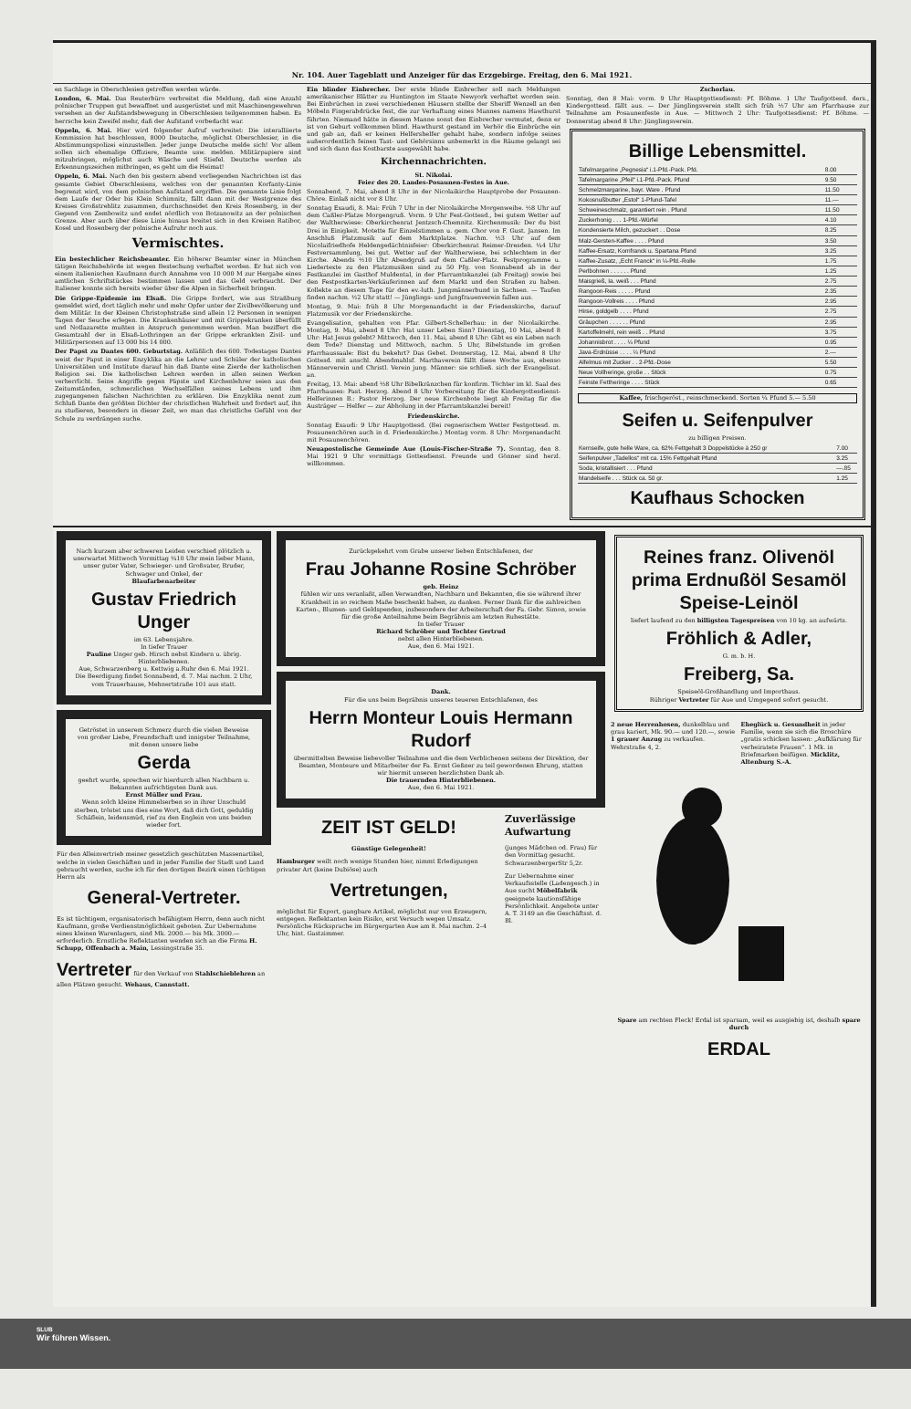Nr. 104. Auer Tageblatt und Anzeiger für das Erzgebirge. Freitag, den 6. Mai 1921.
en Sachlage in Oberschlesien getroffen werden würde.
London, 6. Mai. Das Reuterbüro verbreitet die Meldung, daß eine Anzahl polnischer Truppen gut bewaffnet und ausgerüstet und mit Maschinengewehren versehen an der Aufstandsbewegung in Oberschlesien teilgenommen haben. Es herrsche kein Zweifel mehr, daß der Aufstand vorbedacht war.
Oppeln, 6. Mai. Hier wird folgender Aufruf verbreitet: Die interalliierte Kommission hat beschlossen, 8000 Deutsche, möglichst Oberschlesier, in die Abstimmungspolizei einzustellen. Jeder junge Deutsche melde sich! Vor allem sollen sich ehemalige Offiziere, Beamte usw. melden. Militärpapiere sind mitzubringen, möglichst auch Wäsche und Stiefel. Deutsche werden als Erkennungszeichen mitbringen, es geht um die Heimat!
Oppeln, 6. Mai. Nach den bis gestern abend vorliegenden Nachrichten ist das gesamte Gebiet Oberschlesiens, welches von der genannten Korfanty-Linie begrenzt wird, von dem polnischen Aufstand ergriffen. Die genannte Linie folgt dem Laufe der Oder bis Klein Schimnitz, fällt dann mit der Westgrenze des Kreises Großstrehlitz zusammen, durchschneidet den Kreis Rosenberg, in der Gegend von Zembowitz und endet nördlich von Botzanowitz an der polnischen Grenze. Aber auch über diese Linie hinaus breitet sich in den Kreisen Ratibor, Kosel und Rosenberg der polnische Aufruhr noch aus.
Vermischtes.
Ein bestechlicher Reichsbeamter. Ein höherer Beamter einer in München tätigen Reichsbehörde ist wegen Bestechung verhaftet worden. Er hat sich von einem italienischen Kaufmann durch Annahme von 10 000 M zur Hergabe eines amtlichen Schriftstückes bestimmen lassen und das Geld verbraucht. Der Italiener konnte sich bereits wieder über die Alpen in Sicherheit bringen.
Die Grippe-Epidemie im Elsaß. Die Grippe fordert, wie aus Straßburg gemeldet wird, dort täglich mehr und mehr Opfer unter der Zivilbevölkerung und dem Militär. In der Kleinen Christophstraße sind allein 12 Personen in wenigen Tagen der Seuche erlegen. Die Krankenhäuser und mit Grippekranken überfüllt und Notlazarette mußten in Anspruch genommen werden. Man beziffert die Gesamtzahl der in Elsaß-Lothringen an der Grippe erkrankten Zivil- und Militärpersonen auf 13 000 bis 14 000.
Der Papst zu Dantes 600. Geburtstag. Anläßlich des 600. Todestages Dantes weist der Papst in einer Enzyklika an die Lehrer und Schüler der katholischen Universitäten und Institute darauf hin daß Dante eine Zierde der katholischen Religion sei. Die katholischen Lehren werden in allen seinen Werken verherrlicht. Seine Angriffe gegen Päpste und Kirchenlehrer seien aus den Zeitumständen, schmerzlichen Wechselfällen seines Lebens und ihm zugegangenen falschen Nachrichten zu erklären. Die Enzyklika nennt zum Schluß Dante den größten Dichter der christlichen Wahrheit und fordert auf, ihn zu studieren, besonders in dieser Zeit, wo man das christliche Gefühl von der Schule zu verdrängen suche.
Ein blinder Einbrecher. Der erste blinde Einbrecher soll nach Meldungen amerikanischer Blätter zu Huntington im Staate Newyork verhaftet worden sein. Bei Einbrüchen in zwei verschiedenen Häusern stellte der Sheriff Wenzell an den Möbeln Fingerabdrücke fest, die zur Verhaftung eines Mannes namens Hawthurst führten. Niemand hätte in diesem Manne sonst den Einbrecher vermutet, denn er ist von Geburt vollkommen blind. Hawthurst gestand im Verhör die Einbrüche ein und gab an, daß er keinen Helfershelfer gehabt habe, sondern infolge seines außerordentlich feinen Tast- und Gehörsinns unbemerkt in die Räume gelangt sei und sich dann das Kostbarste ausgewählt habe.
Kirchennachrichten.
St. Nikolai.
Feier des 20. Landes-Posaunen-Festes in Aue.
Sonnabend, 7. Mai, abend 8 Uhr in der Nicolaikirche Hauptprobe der Posaunen-Chöre. Einlaß nicht vor 8 Uhr.
Sonntag Exaudi, 8. Mai: Früh 7 Uhr in der Nicolaikirche Morgenweihe. ½8 Uhr auf dem Caßler-Platze Morgengruß. Vorm. 9 Uhr Fest-Gottesd., bei gutem Wetter auf der Waltherwiese: Oberkirchenrat Jentzsch-Chemnitz. Kirchenmusik: Der du bist Drei in Einigkeit. Motette für Einzelstimmen u. gem. Chor von F. Gust. Jansen. Im Anschluß Platzmusik auf dem Marktplatze. Nachm. ½3 Uhr auf dem Nicolaifriedhofe Heldengedächtnisfeier: Oberkirchenrat Reimer-Dresden. ¼4 Uhr Festversammlung, bei gut. Wetter auf der Waltherwiese, bei schlechtem in der Kirche. Abends ½10 Uhr Abendgruß auf dem Caßler-Platz. Festprogramme u. Liedertexte zu den Platzmusiken sind zu 50 Pfg. von Sonnabend ab in der Festkanzlei im Gasthof Muldental, in der Pfarramtskanzlei (ab Freitag) sowie bei den Festpostkarten-Verkäuferinnen auf dem Markt und den Straßen zu haben. Kollekte an diesem Tage für den ev.-luth. Jungmännerbund in Sachsen. — Taufen finden nachm. ½2 Uhr statt! — Jünglings- und Jungfrauenverein fallen aus.
Montag, 9. Mai: früh 8 Uhr Morgenandacht in der Friedenskirche, darauf Platzmusik vor der Friedenskirche.
Evangelisation, gehalten von Pfar. Gilbert-Schellerhau: in der Nicolaikirche. Montag, 9. Mai, abend 8 Uhr: Hat unser Leben Sinn? Dienstag, 10 Mai, abend 8 Uhr: Hat Jesus gelebt? Mittwoch, den 11. Mai, abend 8 Uhr: Gibt es ein Leben nach dem Tode? Dienstag und Mittwoch, nachm. 5 Uhr, Bibelstunde im großen Pfarrhaussaale: Bist du bekehrt? Das Gebet. Donnerstag, 12. Mai, abend 8 Uhr Gottesd. mit anschl. Abendmahlsf. Marthaverein fällt diese Woche aus, ebenso Männerverein und Christl. Verein jung. Männer: sie schließ. sich der Evangelisat. an.
Freitag, 13. Mai: abend ½8 Uhr Bibelkränzchen für konfirm. Töchter im kl. Saal des Pfarrhauses: Past. Herzog. Abend 8 Uhr Vorbereitung für die Kindergottesdienst-Helferinnen B.: Pastor Herzog. Der neue Kirchenbote liegt ab Freitag für die Austräger — Helfer — zur Abholung in der Pfarramtskanzlei bereit!
Friedenskirche.
Sonntag Exaudi: 9 Uhr Hauptgottesd. (Bei regnerischem Wetter Festgottesd. m. Posaunenchören auch in d. Friedenskirche.) Montag vorm. 8 Uhr: Morgenandacht mit Posaunenchören.
Neuapostolische Gemeinde Aue (Louis-Fischer-Straße 7). Sonntag, den 8. Mai 1921 9 Uhr vormittags Gottesdienst. Freunde und Gönner sind herzl. willkommen.
Zschorlau.
Sonntag, den 8 Mai: vorm. 9 Uhr Hauptgottesdienst: Pf. Böhme. 1 Uhr Taufgottesd. ders., Kindergottesd. fällt aus. — Der Jünglingsverein stellt sich früh ½7 Uhr am Pfarrhause zur Teilnahme am Posaunenfeste in Aue. — Mittwoch 2 Uhr: Taufgottesdienst: Pf. Böhme. — Donnerstag abend 8 Uhr: Jünglingsverein.
Billige Lebensmittel.
| Tafelmargarine „Pegnesia“ i.1-Pfd.-Pack. Pfd. | 8.00 |
| Tafelmargarine „Pfeil“ i.1-Pfd.-Pack. Pfund | 9.50 |
| Schmelzmargarine, bayr. Ware . Pfund | 11.50 |
| Kokosnußbutter „Estol“ 1-Pfund-Tafel | 11.— |
| Schweineschmalz, garantiert rein . Pfund | 11.50 |
| Zuckerhonig . . . 1-Pfd.-Würfel | 4.10 |
| Kondensierte Milch, gezuckert . . Dose | 8.25 |
| Malz-Gersten-Kaffee . . . . Pfund | 3.50 |
| Kaffee-Ersatz, Kornfranck u. Spartana Pfund | 3.25 |
| Kaffee-Zusatz, „Echt Franck“ in ¼-Pfd.-Rolle | 1.75 |
| Perlbohnen . . . . . . Pfund | 1.25 |
| Maisgrieß, Ia. weiß . . . Pfund | 2.75 |
| Rangoon-Reis . . . . . Pfund | 2.35 |
| Rangoon-Vollreis . . . . Pfund | 2.95 |
| Hirse, goldgelb . . . . Pfund | 2.75 |
| Gräupchen . . . . . . Pfund | 2.95 |
| Kartoffelmehl, rein weiß . . Pfund | 3.75 |
| Johannisbrot . . . . ¼ Pfund | 0.95 |
| Java-Erdnüsse . . . . ¼ Pfund | 2.— |
| Alfelmus mit Zucker . . 2-Pfd.-Dose | 5.50 |
| Neue Vollheringe, große . . Stück | 0.75 |
| Feinste Fettheringe . . . . Stück | 0.65 |
Kaffee, frischgeröst., reinschmeckend. Sorten ¼ Pfund 5.— 5.50
Seifen u. Seifenpulver
zu billigen Preisen.
| Kernseife, gute helle Ware, ca. 62% Fettgehalt 3 Doppelstücke à 250 gr | 7.00 |
| Seifenpulver „Tadellos“ mit ca. 15% Fettgehalt Pfund | 3.25 |
| Soda, kristallisiert . . . Pfund | —.85 |
| Mandelseife . . . Stück ca. 50 gr. | 1.25 |
Kaufhaus Schocken
Nach kurzem aber schweren Leiden verschied plötzlich u. unerwartet Mittwoch Vormittag ¼10 Uhr mein lieber Mann, unser guter Vater, Schwieger- und Großvater, Bruder, Schwager und Onkel, der
Blaufarbenarbeiter
Gustav Friedrich Unger
im 63. Lebensjahre.
In tiefer Trauer
Pauline Unger geb. Hirsch nebst Kindern u. übrig. Hinterbliebenen.
Aue, Schwarzenberg u. Kettwig a.Ruhr den 6. Mai 1921.
Die Beerdigung findet Sonnabend, d. 7. Mai nachm. 2 Uhr, vom Trauerhause, Mehnertstraße 101 aus statt.
Getröstet in unserem Schmerz durch die vielen Beweise von großer Liebe, Freundschaft und innigster Teilnahme, mit denen unsere liebe
Gerda
geehrt wurde, sprechen wir hierdurch allen Nachbarn u. Bekannten aufrichtigsten Dank aus.
Ernst Müller und Frau.
Wenn solch kleine Himmelserben so in ihrer Unschuld sterben, tröstet uns dies eine Wort, daß dich Gott, geduldig Schäflein, leidensmüd, rief zu den Englein von uns beiden wieder fort.
Für den Alleinvertrieb meiner gesetzlich geschützten Massenartikel, welche in vielen Geschäften und in jeder Familie der Stadt und Land gebraucht werden, suche ich für den dortigen Bezirk einen tüchtigen Herrn als
General-Vertreter.
Es ist tüchtigem, organisatorisch befähigtem Herrn, denn auch nicht Kaufmann, große Verdienstmöglichkeit geboten. Zur Uebernahme eines kleinen Warenlagers, sind Mk. 2000.— bis Mk. 3000.— erforderlich. Ernstliche Reflektanten wenden sich an die Firma H. Schupp, Offenbach a. Main, Lessingstraße 35.
Vertreter für den Verkauf von Stahlschieblehren an allen Plätzen gesucht. Wehaus, Cannstatt.
Zurückgekehrt vom Grabe unserer lieben Entschlafenen, der
Frau Johanne Rosine Schröber
geb. Heinz
fühlen wir uns veranlaßt, allen Verwandten, Nachbarn und Bekannten, die sie während ihrer Krankheit in so reichem Maße beschenkt haben, zu danken. Ferner Dank für die zahlreichen Karten-, Blumen- und Geldspenden, insbesondere der Arbeiterschaft der Fa. Gebr. Simon, sowie für die große Anteilnahme beim Begräbnis am letzten Ruhestätte.
In tiefer Trauer
Richard Schröber und Tochter Gertrud
nebst allen Hinterbliebenen.
Aue, den 6. Mai 1921.
Dank.
Für die uns beim Begräbnis unseres teueren Entschlafenen, des
Herrn Monteur Louis Hermann Rudorf
übermittelten Beweise liebevoller Teilnahme und die dem Verblichenen seitens der Direktion, der Beamten, Monteure und Mitarbeiter der Fa. Ernst Geßner zu teil gewordenen Ehrung, statten wir hiermit unseren herzlichsten Dank ab.
Die trauernden Hinterbliebenen.
Aue, den 6. Mai 1921.
ZEIT IST GELD!
Günstige Gelegenheit!
Hamburger weilt noch wenige Stunden hier, nimmt Erledigungen privater Art (keine Dubiöse) auch
Vertretungen,
möglichst für Export, gangbare Artikel, möglichst nur von Erzeugern, entgegen. Reflektanten kein Risiko, erst Versuch wegen Umsatz. Persönliche Rücksprache im Bürgergarten Aue am 8. Mai nachm. 2–4 Uhr, hint. Gastzimmer.
Zuverlässige Aufwartung
(junges Mädchen od. Frau) für den Vormittag gesucht. SchwarzenbergerStr 5,2r.
Zur Uebernahme einer Verkaufsstelle (Ladengesch.) in Aue sucht Möbelfabrik geeignete kautionsfähige Persönlichkeit. Angebote unter A. T. 3149 an die Geschäftsst. d. Bl.
Reines franz. Olivenöl prima Erdnußöl Sesamöl Speise-Leinöl
liefert laufend zu den billigsten Tagespreisen von 10 kg. an aufwärts.
Fröhlich & Adler,
G. m. b. H.
Freiberg, Sa.
Speiseöl-Großhandlung und Importhaus.
Rühriger Vertreter für Aue und Umgegend sofort gesucht.
2 neue Herrenhosen, dunkelblau und grau kariert, Mk. 90.— und 120.—, sowie 1 grauer Anzug zu verkaufen. Wehrstraße 4, 2.
Eheglück u. Gesundheit in jeder Familie, wenn sie sich die Broschüre „gratis schicken lassen: „Aufklärung für verheiratete Frauen“. 1 Mk. in Briefmarken beifügen. Micklitz, Altenburg S.-A.
Spare am rechten Fleck! Erdal ist sparsam, weil es ausgiebig ist, deshalb spare durch
ERDAL
SLUB
Wir führen Wissen.